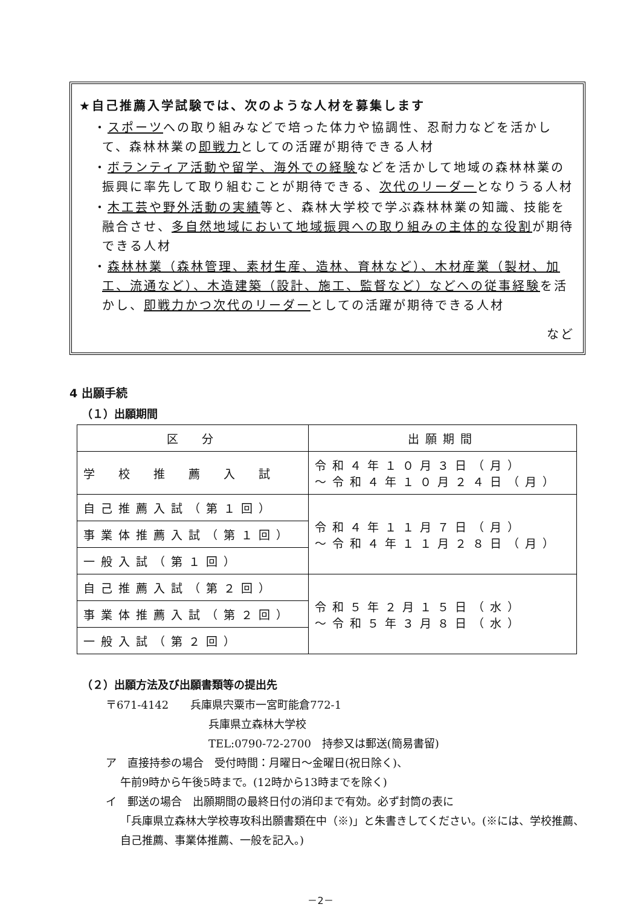★自己推薦入学試験では、次のような人材を募集します
・スポーツへの取り組みなどで培った体力や協調性、忍耐力などを活かして、森林林業の即戦力としての活躍が期待できる人材
・ボランティア活動や留学、海外での経験などを活かして地域の森林林業の振興に率先して取り組むことが期待できる、次代のリーダーとなりうる人材
・木工芸や野外活動の実績等と、森林大学校で学ぶ森林林業の知識、技能を融合させ、多自然地域において地域振興への取り組みの主体的な役割が期待できる人材
・森林林業（森林管理、素材生産、造林、育林など）、木材産業（製材、加工、流通など）、木造建築（設計、施工、監督など）などへの従事経験を活かし、即戦力かつ次代のリーダーとしての活躍が期待できる人材
など
4 出願手続
（１）出願期間
| 区 分 | 出願期間 |
| 学 校 推 薦 入 試 | 令和４年１０月３日（月） ～令和４年１０月２４日（月） |
| 自己推薦入試（第１回） | 令和４年１１月７日（月） ～令和４年１１月２８日（月） |
| 事業体推薦入試（第１回） | |
| 一般入試（第１回） | |
| 自己推薦入試（第２回） | 令和５年２月１５日（水） ～令和５年３月８日（水） |
| 事業体推薦入試（第２回） | |
| 一般入試（第２回） | |
（２）出願方法及び出願書類等の提出先
〒671-4142　　兵庫県宍粟市一宮町能倉772-1
兵庫県立森林大学校
TEL:0790-72-2700　持参又は郵送(簡易書留)
ア　直接持参の場合　受付時間：月曜日～金曜日(祝日除く)、
午前9時から午後5時まで。(12時から13時までを除く)
イ　郵送の場合　出願期間の最終日付の消印まで有効。必ず封筒の表に
「兵庫県立森林大学校専攻科出願書類在中（※)」と朱書きしてください。(※には、学校推薦、自己推薦、事業体推薦、一般を記入。)
－2－